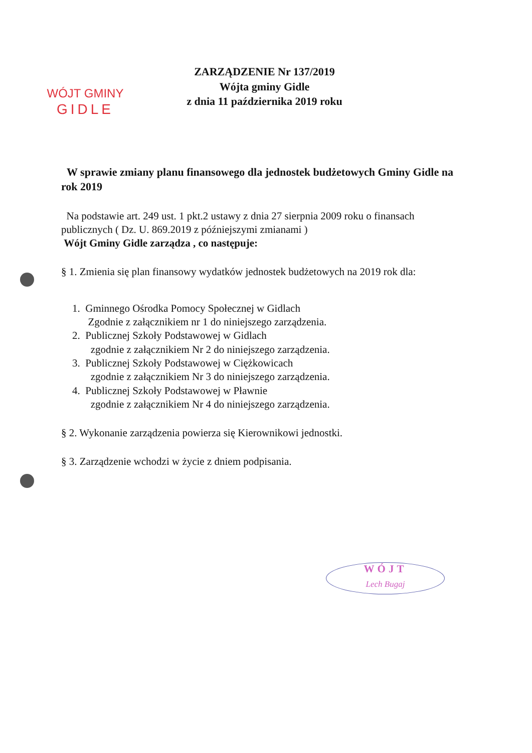WÓJT GMINY
GIDLE
ZARZĄDZENIE Nr 137/2019
Wójta gminy Gidle
z dnia 11 października 2019 roku
W sprawie zmiany planu finansowego dla jednostek budżetowych Gminy Gidle na rok 2019
Na podstawie art. 249 ust. 1 pkt.2 ustawy z dnia 27 sierpnia 2009 roku o finansach publicznych ( Dz. U. 869.2019 z późniejszymi zmianami )
Wójt Gminy Gidle zarządza , co następuje:
§ 1. Zmienia się plan finansowy wydatków jednostek budżetowych na 2019 rok dla:
1. Gminnego Ośrodka Pomocy Społecznej w Gidlach
Zgodnie z załącznikiem nr 1 do niniejszego zarządzenia.
2. Publicznej Szkoły Podstawowej w Gidlach
zgodnie z załącznikiem Nr 2 do niniejszego zarządzenia.
3. Publicznej Szkoły Podstawowej w Ciężkowicach
zgodnie z załącznikiem Nr 3 do niniejszego zarządzenia.
4. Publicznej Szkoły Podstawowej w Pławnie
zgodnie z załącznikiem Nr 4 do niniejszego zarządzenia.
§ 2. Wykonanie zarządzenia powierza się Kierownikowi jednostki.
§ 3. Zarządzenie wchodzi w życie z dniem podpisania.
WÓJT
Lech Bugaj